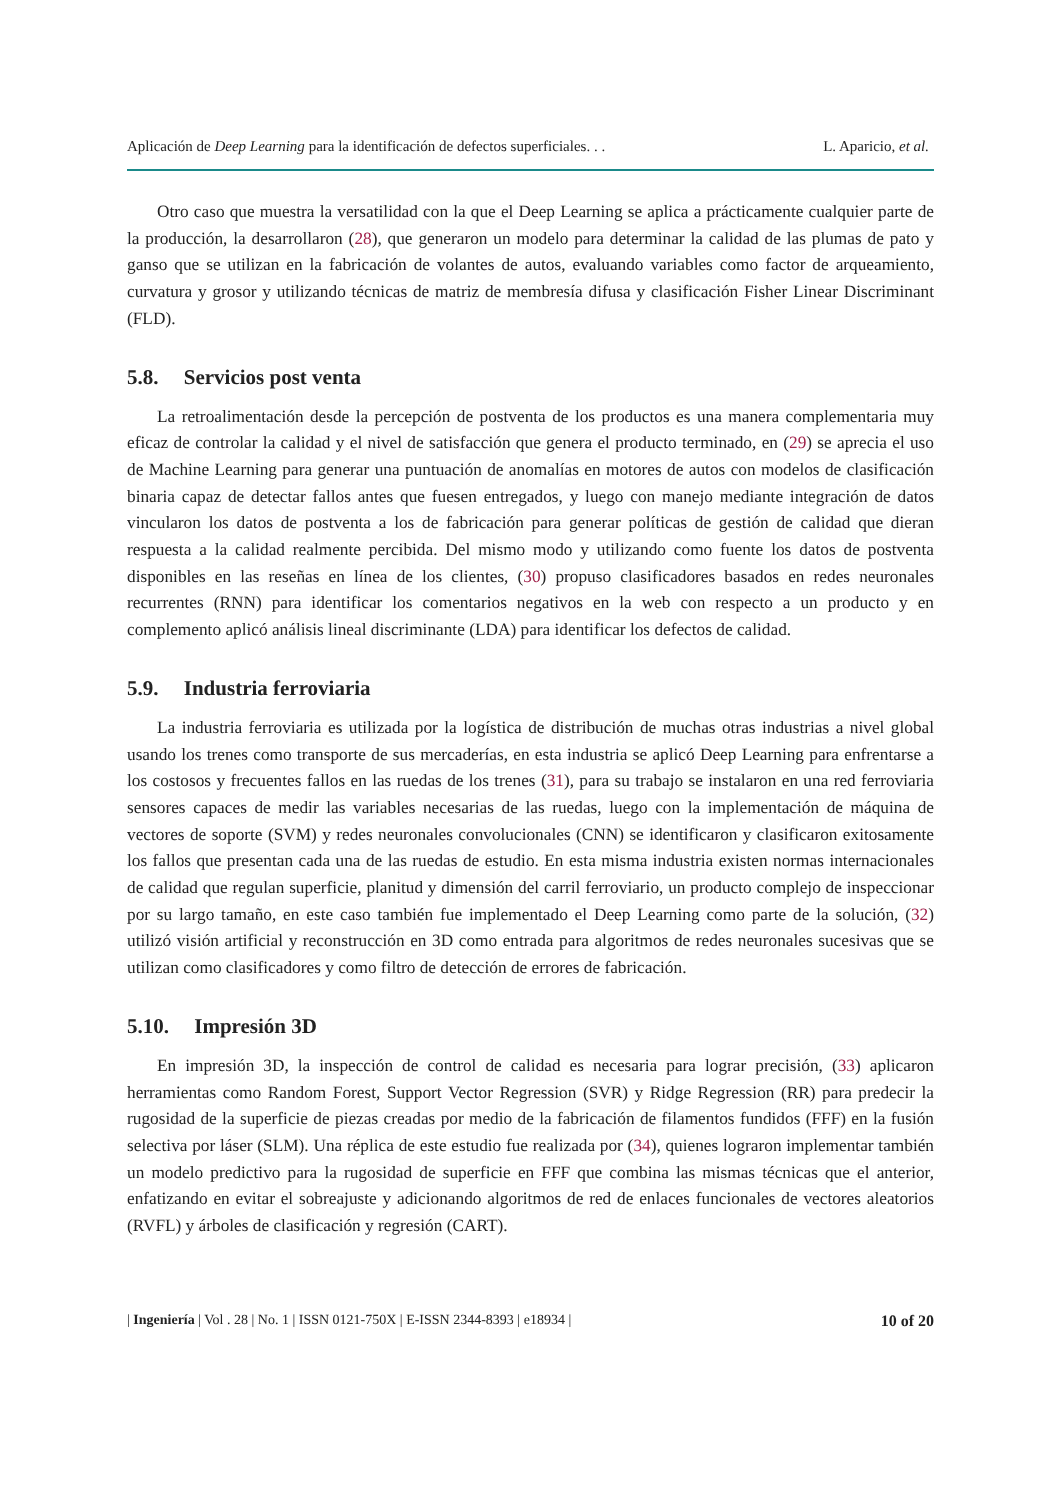Aplicación de Deep Learning para la identificación de defectos superficiales. . . L. Aparicio, et al.
Otro caso que muestra la versatilidad con la que el Deep Learning se aplica a prácticamente cualquier parte de la producción, la desarrollaron (28), que generaron un modelo para determinar la calidad de las plumas de pato y ganso que se utilizan en la fabricación de volantes de autos, evaluando variables como factor de arqueamiento, curvatura y grosor y utilizando técnicas de matriz de membresía difusa y clasificación Fisher Linear Discriminant (FLD).
5.8. Servicios post venta
La retroalimentación desde la percepción de postventa de los productos es una manera complementaria muy eficaz de controlar la calidad y el nivel de satisfacción que genera el producto terminado, en (29) se aprecia el uso de Machine Learning para generar una puntuación de anomalías en motores de autos con modelos de clasificación binaria capaz de detectar fallos antes que fuesen entregados, y luego con manejo mediante integración de datos vincularon los datos de postventa a los de fabricación para generar políticas de gestión de calidad que dieran respuesta a la calidad realmente percibida. Del mismo modo y utilizando como fuente los datos de postventa disponibles en las reseñas en línea de los clientes, (30) propuso clasificadores basados en redes neuronales recurrentes (RNN) para identificar los comentarios negativos en la web con respecto a un producto y en complemento aplicó análisis lineal discriminante (LDA) para identificar los defectos de calidad.
5.9. Industria ferroviaria
La industria ferroviaria es utilizada por la logística de distribución de muchas otras industrias a nivel global usando los trenes como transporte de sus mercaderías, en esta industria se aplicó Deep Learning para enfrentarse a los costosos y frecuentes fallos en las ruedas de los trenes (31), para su trabajo se instalaron en una red ferroviaria sensores capaces de medir las variables necesarias de las ruedas, luego con la implementación de máquina de vectores de soporte (SVM) y redes neuronales convolucionales (CNN) se identificaron y clasificaron exitosamente los fallos que presentan cada una de las ruedas de estudio. En esta misma industria existen normas internacionales de calidad que regulan superficie, planitud y dimensión del carril ferroviario, un producto complejo de inspeccionar por su largo tamaño, en este caso también fue implementado el Deep Learning como parte de la solución, (32) utilizó visión artificial y reconstrucción en 3D como entrada para algoritmos de redes neuronales sucesivas que se utilizan como clasificadores y como filtro de detección de errores de fabricación.
5.10. Impresión 3D
En impresión 3D, la inspección de control de calidad es necesaria para lograr precisión, (33) aplicaron herramientas como Random Forest, Support Vector Regression (SVR) y Ridge Regression (RR) para predecir la rugosidad de la superficie de piezas creadas por medio de la fabricación de filamentos fundidos (FFF) en la fusión selectiva por láser (SLM). Una réplica de este estudio fue realizada por (34), quienes lograron implementar también un modelo predictivo para la rugosidad de superficie en FFF que combina las mismas técnicas que el anterior, enfatizando en evitar el sobreajuste y adicionando algoritmos de red de enlaces funcionales de vectores aleatorios (RVFL) y árboles de clasificación y regresión (CART).
| Ingeniería | Vol . 28 | No. 1 | ISSN 0121-750X | E-ISSN 2344-8393 | e18934 | 10 of 20